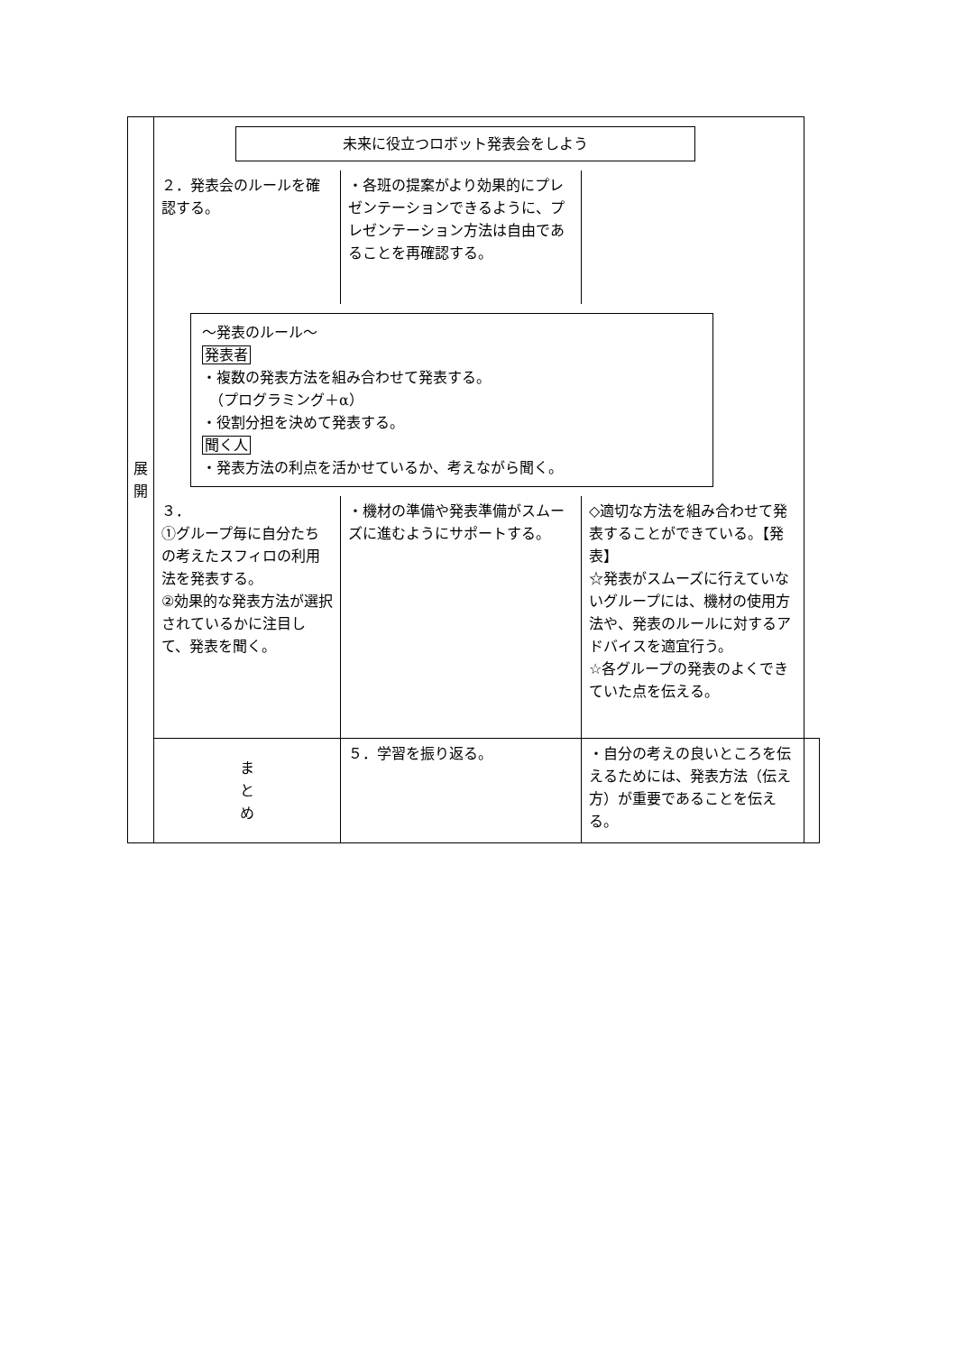| 展 開 | 未来に役立つロボット発表会をしよう | | | |
| | ２．発表会のルールを確認する。 | ・各班の提案がより効果的にプレゼンテーションできるように、プレゼンテーション方法は自由であることを再確認する。 | | |
| | 〜発表のルール〜 発表者 ・複数の発表方法を組み合わせて発表する。 （プログラミング＋α） ・役割分担を決めて発表する。 聞く人 ・発表方法の利点を活かせているか、考えながら聞く。 | | | |
| | ３． ①グループ毎に自分たちの考えたスフィロの利用法を発表する。 ②効果的な発表方法が選択されているかに注目して、発表を聞く。 | ・機材の準備や発表準備がスムーズに進むようにサポートする。 | ◇適切な方法を組み合わせて発表することができている。【発表】 ☆発表がスムーズに行えていないグループには、機材の使用方法や、発表のルールに対するアドバイスを適宜行う。 ☆各グループの発表のよくできていた点を伝える。 | |
| | ま と め | ５．学習を振り返る。 | ・自分の考えの良いところを伝えるためには、発表方法（伝え方）が重要であることを伝える。 | |